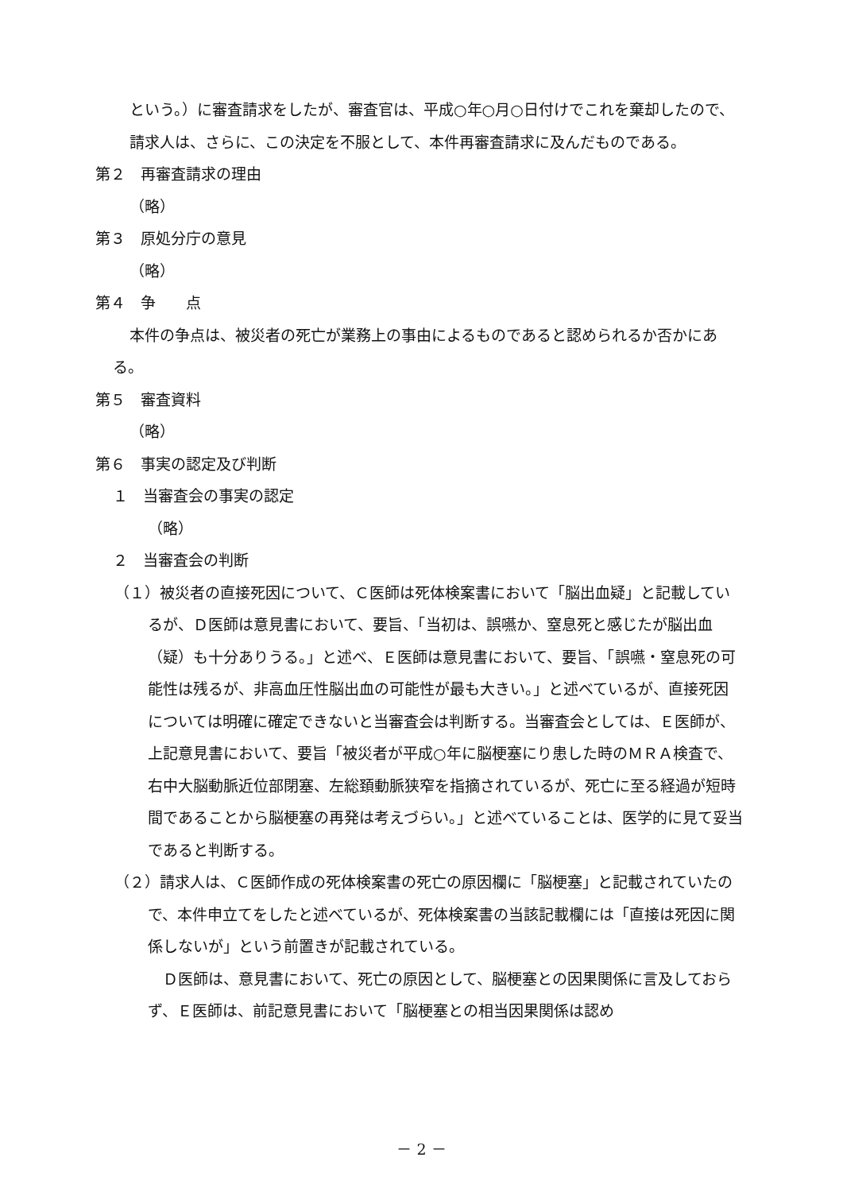という。）に審査請求をしたが、審査官は、平成○年○月○日付けでこれを棄却したので、請求人は、さらに、この決定を不服として、本件再審査請求に及んだものである。
第２　再審査請求の理由
（略）
第３　原処分庁の意見
（略）
第４　争　　点
本件の争点は、被災者の死亡が業務上の事由によるものであると認められるか否かにある。
第５　審査資料
（略）
第６　事実の認定及び判断
１　当審査会の事実の認定
（略）
２　当審査会の判断
（１）被災者の直接死因について、Ｃ医師は死体検案書において「脳出血疑」と記載しているが、Ｄ医師は意見書において、要旨、「当初は、誤嚥か、窒息死と感じたが脳出血（疑）も十分ありうる。」と述べ、Ｅ医師は意見書において、要旨、「誤嚥・窒息死の可能性は残るが、非高血圧性脳出血の可能性が最も大きい。」と述べているが、直接死因については明確に確定できないと当審査会は判断する。当審査会としては、Ｅ医師が、上記意見書において、要旨「被災者が平成○年に脳梗塞にり患した時のＭＲＡ検査で、右中大脳動脈近位部閉塞、左総頚動脈狭窄を指摘されているが、死亡に至る経過が短時間であることから脳梗塞の再発は考えづらい。」と述べていることは、医学的に見て妥当であると判断する。
（２）請求人は、Ｃ医師作成の死体検案書の死亡の原因欄に「脳梗塞」と記載されていたので、本件申立てをしたと述べているが、死体検案書の当該記載欄には「直接は死因に関係しないが」という前置きが記載されている。
　Ｄ医師は、意見書において、死亡の原因として、脳梗塞との因果関係に言及しておらず、Ｅ医師は、前記意見書において「脳梗塞との相当因果関係は認め
－ 2 －